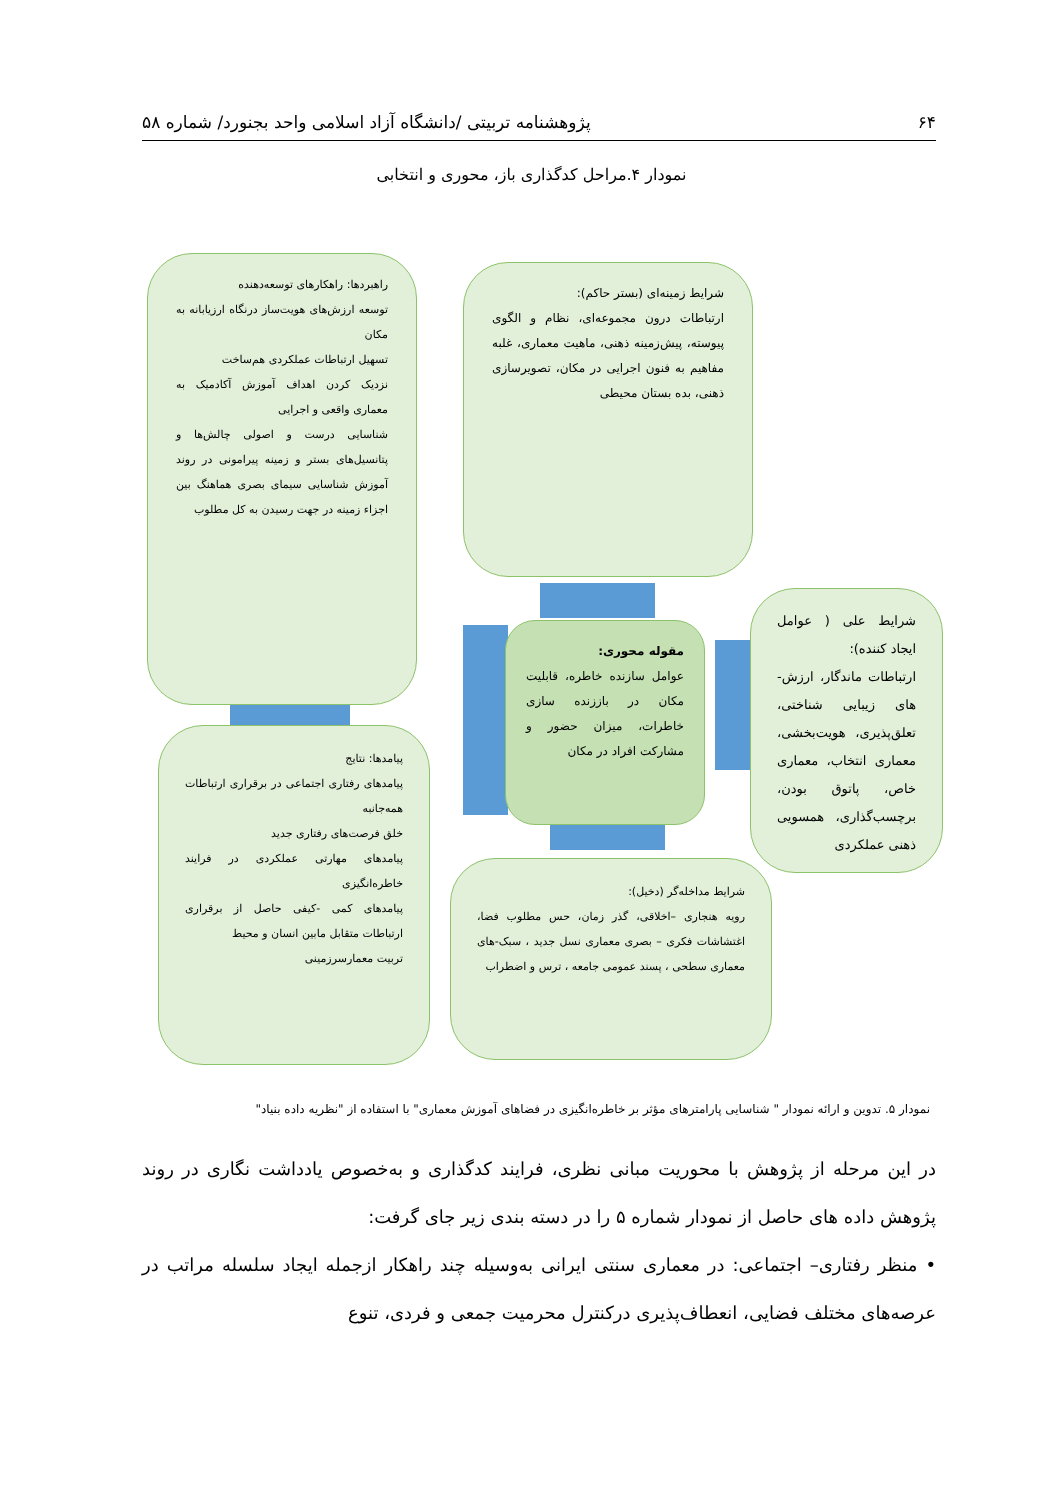۶۴ پژوهشنامه تربیتی /دانشگاه آزاد اسلامی واحد بجنورد/ شماره ۵۸
نمودار ۴.مراحل کدگذاری باز، محوری و انتخابی
شرایط زمینه‌ای (بستر حاکم):
ارتباطات درون مجموعه‌ای، نظام و الگوی پیوسته، پیش‌زمینه ذهنی، ماهیت معماری، غلبه مفاهیم به فنون اجرایی در مکان، تصویرسازی ذهنی، بده بستان محیطی
راهبردها: راهکارهای توسعه‌دهنده
توسعه ارزش‌های هویت‌ساز درنگاه ارزیابانه به مکان
تسهیل ارتباطات عملکردی هم‌ساخت
نزدیک کردن اهداف آموزش آکادمیک به معماری واقعی و اجرایی
شناسایی درست و اصولی چالش‌ها و پتانسیل‌های بستر و زمینه پیرامونی در روند آموزش شناسایی سیمای بصری هماهنگ بین اجزاء زمینه در جهت رسیدن به کل مطلوب
مقوله محوری:
عوامل سازنده خاطره، قابلیت مکان در باززنده سازی خاطرات، میزان حضور و مشارکت افراد در مکان
شرایط علی ( عوامل ایجاد کننده):
ارتباطات ماندگار، ارزش-های زیبایی شناختی، تعلق‌پذیری، هویت‌بخشی، معماری انتخاب، معماری خاص، پاتوق بودن، برچسب‌گذاری، همسویی ذهنی عملکردی
پیامدها: نتایج
پیامدهای رفتاری اجتماعی در برقراری ارتباطات همه‌جانبه
خلق فرصت‌های رفتاری جدید
پیامدهای مهارتی عملکردی در فرایند خاطره‌انگیزی
پیامدهای کمی -کیفی حاصل از برقراری ارتباطات متقابل مابین انسان و محیط
تربیت معمارسرزمینی
شرایط مداخله‌گر (دخیل):
رویه هنجاری –اخلاقی، گذر زمان، حس مطلوب فضا، اغتشاشات فکری – بصری معماری نسل جدید ، سبک-های معماری سطحی ، پسند عمومی جامعه ، ترس و اضطراب
نمودار ۵. تدوین و ارائه نمودار " شناسایی پارامترهای مؤثر بر خاطره‌انگیزی در فضاهای آموزش معماری" با استفاده از "نظریه داده بنیاد"
در این مرحله از پژوهش با محوریت مبانی نظری، فرایند کدگذاری و به‌خصوص یادداشت نگاری در روند پژوهش داده های حاصل از نمودار شماره ۵ را در دسته بندی زیر جای گرفت:
• منظر رفتاری– اجتماعی: در معماری سنتی ایرانی به‌وسیله چند راهکار ازجمله ایجاد سلسله مراتب در عرصه‌های مختلف فضایی، انعطاف‌پذیری درکنترل محرمیت جمعی و فردی، تنوع